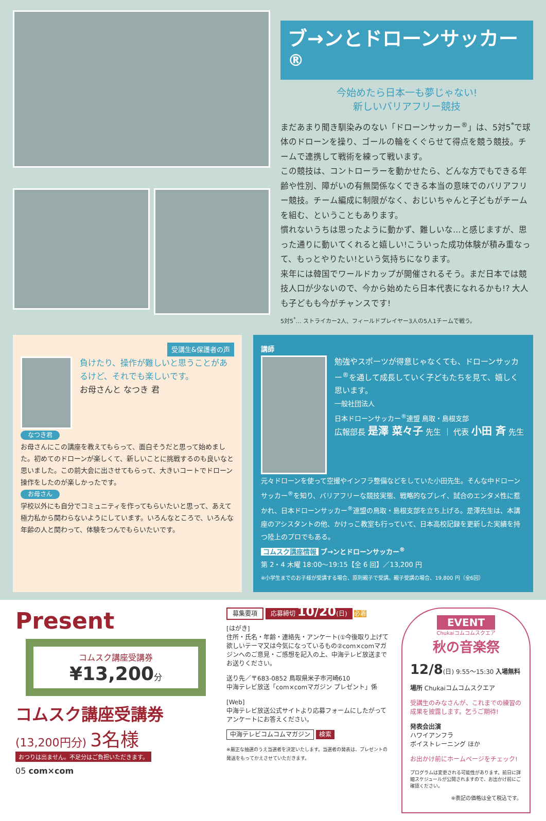ブ→ンとドローンサッカー<sup>®</sup>
今始めたら日本一も夢じゃない!
新しいバリアフリー競技
まだあまり聞き馴染みのない「ドローンサッカー<sup>®</sup>」は、5対5<sup>*</sup>で球体のドローンを操り、ゴールの輪をくぐらせて得点を競う競技。チームで連携して戦術を練って戦います。
この競技は、コントローラーを動かせたら、どんな方でもできる年齢や性別、障がいの有無関係なくできる本当の意味でのバリアフリー競技。チーム編成に制限がなく、おじいちゃんと子どもがチームを組む、ということもあります。
慣れないうちは思ったように動かず、難しいな…と感じますが、思った通りに動いてくれると嬉しい!こういった成功体験が積み重なって、もっとやりたい!という気持ちになります。
来年には韓国でワールドカップが開催されるそう。まだ日本では競技人口が少ないので、今から始めたら日本代表になれるかも!? 大人も子どもも今がチャンスです!
5対5<sup>*</sup>… ストライカー2人、フィールドプレイヤー3人の5人1チームで戦う。
受講生&保護者の声
負けたり、操作が難しいと思うことがあるけど、それでも楽しいです。
お母さんと なつき 君
なつき君
お母さんにこの講座を教えてもらって、面白そうだと思って始めました。初めてのドローンが楽しくて、新しいことに挑戦するのも良いなと思いました。この前大会に出させてもらって、大きいコートでドローン操作をしたのが楽しかったです。
お母さん
学校以外にも自分でコミュニティを作ってもらいたいと思って、あえて極力私から関わらないようにしています。いろんなところで、いろんな年齢の人と関わって、体験をつんでもらいたいです。
講師
勉強やスポーツが得意じゃなくても、ドローンサッカー<sup>®</sup>を通して成長していく子どもたちを見て、嬉しく思います。
一般社団法人
日本ドローンサッカー<sup>®</sup>連盟 鳥取・島根支部
広報部長 是澤 菜々子 先生 ｜ 代表 小田 斉 先生
元々ドローンを使って空撮やインフラ整備などをしていた小田先生。そんな中ドローンサッカー<sup>®</sup>を知り、バリアフリーな競技実態、戦略的なプレイ、試合のエンタメ性に惹かれ、日本ドローンサッカー<sup>®</sup>連盟の鳥取・島根支部を立ち上げる。是澤先生は、本講座のアシスタントの他、かけっこ教室も行っていて、日本高校記録を更新した実績を持つ陸上のプロでもある。
コムスク講座情報 ブ→ンとドローンサッカー<sup>®</sup>
第 2・4 木曜 18:00〜19:15【全 6 回】／13,200 円
※小学生までのお子様が受講する場合、原則親子で受講。親子受講の場合、19,800 円（全6回）
Present
コムスク講座受講券
¥13,200分
コムスク講座受講券
(13,200円分) 3名様
おつりは出ません。不足分はご負担いただきます。
05 com×com
募集要項 応募締切 10/20(日) 必着
[はがき]
住所・氏名・年齢・連絡先・アンケート(①今後取り上げて欲しいテーマ又は今気になっているもの②com×comマガジンへのご意見・ご感想を記入の上、中海テレビ放送までお送りください。
送り先／〒683-0852 鳥取県米子市河崎610
中海テレビ放送「com×comマガジン プレゼント」係
[Web]
中海テレビ放送公式サイトより応募フォームにしたがってアンケートにお答えください。
中海テレビコムコムマガジン 検索
※厳正な抽選のうえ当選者を決定いたします。当選者の発表は、プレゼントの発送をもってかえさせていただきます。
EVENT
Chukaiコムコムスクエア
秋の音楽祭
12/8(日) 9:55〜15:30 入場無料
場所 Chukaiコムコムスクエア
受講生のみなさんが、これまでの練習の成果を披露します。乞うご期待!
発表会出演
ハワイアンフラ
ボイストレーニング ほか
お出かけ前にホームページをチェック!
プログラムは変更される可能性があります。前日に詳細スケジュールが公開されますので、お出かけ前にご確認ください。
※表記の価格は全て税込です。